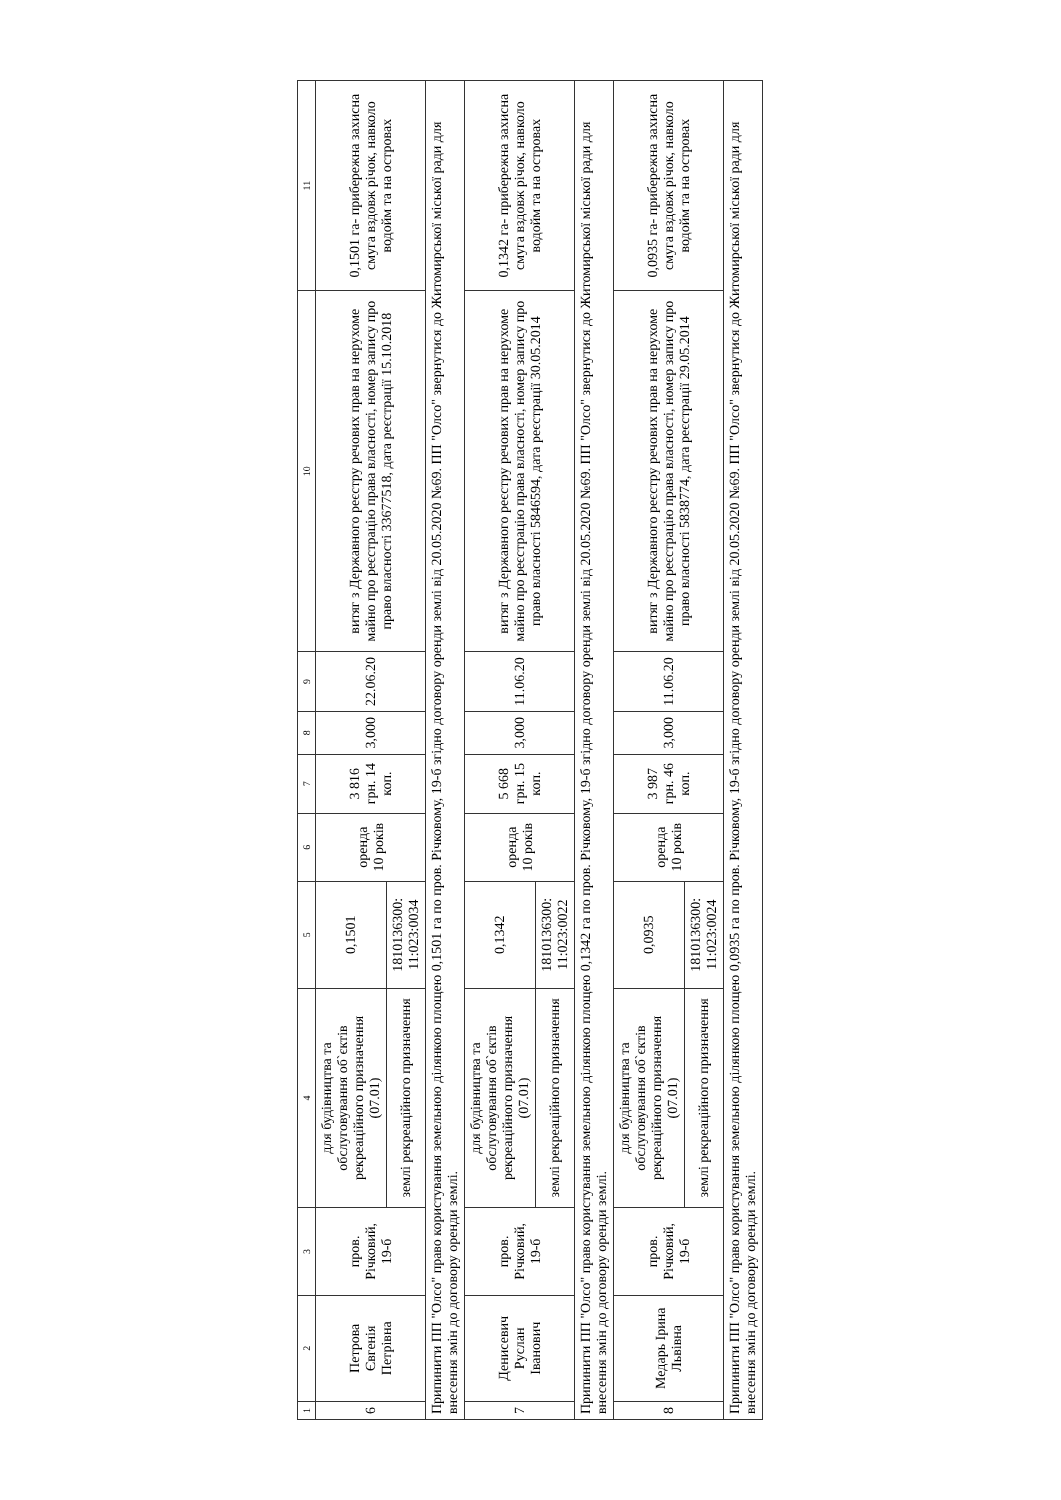| 1 | 2 | 3 | 4 | 5 | 6 | 7 | 8 | 9 | 10 | 11 |
| --- | --- | --- | --- | --- | --- | --- | --- | --- | --- | --- |
| 6 | Петрова Євгенія Петрівна | пров. Річковий, 19-б | для будівництва та обслуговування об`єктів рекреаційного призначення (07.01) | 0,1501 | оренда 10 років | 3 816 грн. 14 коп. | 3,000 | 22.06.20 | витяг з Державного реєстру речових прав на нерухоме майно про реєстрацію права власності, номер запису про право власності 33677518, дата реєстрації 15.10.2018 | 0,1501 га- прибережна захисна смуга вздовж річок, навколо водойм та на островах |
| | | | землі рекреаційного призначення | 1810136300: 11:023:0034 | | | | | | |
| Припинити ПП "Олсо" право користування земельною ділянкою площею 0,1501 га по пров. Річковому, 19-б згідно договору оренди землі від 20.05.2020 №69. ПП "Олсо" звернутися до Житомирської міської ради для внесення змін до договору оренди землі. | | | | | | | | | | |
| 7 | Денисевич Руслан Іванович | пров. Річковий, 19-б | для будівництва та обслуговування об`єктів рекреаційного призначення (07.01) | 0,1342 | оренда 10 років | 5 668 грн. 15 коп. | 3,000 | 11.06.20 | витяг з Державного реєстру речових прав на нерухоме майно про реєстрацію права власності, номер запису про право власності 5846594, дата реєстрації 30.05.2014 | 0,1342 га- прибережна захисна смуга вздовж річок, навколо водойм та на островах |
| | | | землі рекреаційного призначення | 1810136300: 11:023:0022 | | | | | | |
| Припинити ПП "Олсо" право користування земельною ділянкою площею 0,1342 га по пров. Річковому, 19-б згідно договору оренди землі від 20.05.2020 №69. ПП "Олсо" звернутися до Житомирської міської ради для внесення змін до договору оренди землі. | | | | | | | | | | |
| 8 | Медарь Ірина Львівна | пров. Річковий, 19-б | для будівництва та обслуговування об`єктів рекреаційного призначення (07.01) | 0,0935 | оренда 10 років | 3 987 грн. 46 коп. | 3,000 | 11.06.20 | витяг з Державного реєстру речових прав на нерухоме майно про реєстрацію права власності, номер запису про право власності 5838774, дата реєстрації 29.05.2014 | 0,0935 га- прибережна захисна смуга вздовж річок, навколо водойм та на островах |
| | | | землі рекреаційного призначення | 1810136300: 11:023:0024 | | | | | | |
| Припинити ПП "Олсо" право користування земельною ділянкою площею 0,0935 га по пров. Річковому, 19-б згідно договору оренди землі від 20.05.2020 №69. ПП "Олсо" звернутися до Житомирської міської ради для внесення змін до договору оренди землі. | | | | | | | | | | |